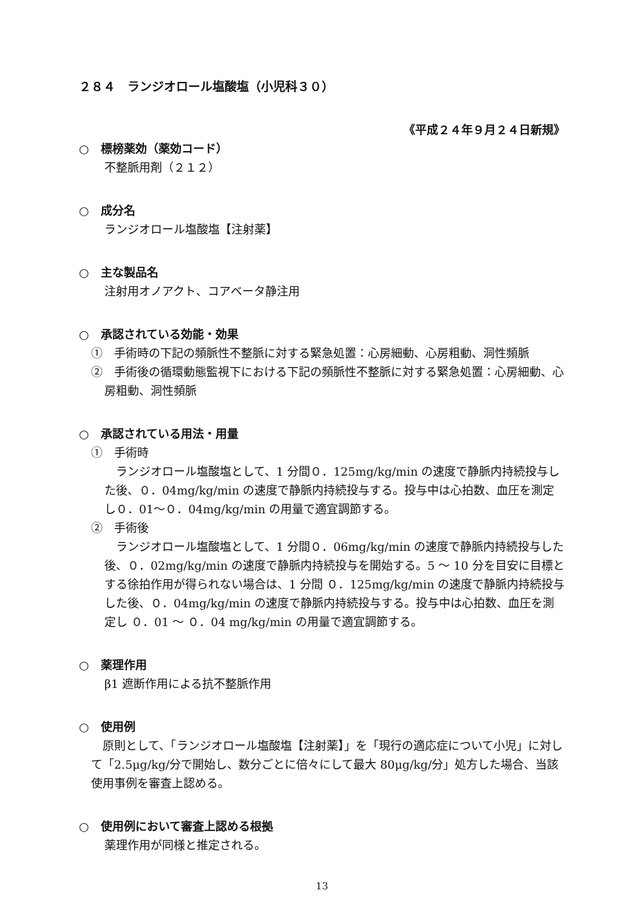２８４　ランジオロール塩酸塩（小児科３０）
《平成２４年９月２４日新規》
○　標榜薬効（薬効コード）
不整脈用剤（２１２）
○　成分名
ランジオロール塩酸塩【注射薬】
○　主な製品名
注射用オノアクト、コアベータ静注用
○　承認されている効能・効果
①　手術時の下記の頻脈性不整脈に対する緊急処置：心房細動、心房粗動、洞性頻脈
②　手術後の循環動態監視下における下記の頻脈性不整脈に対する緊急処置：心房細動、心房粗動、洞性頻脈
○　承認されている用法・用量
①　手術時
　ランジオロール塩酸塩として、1 分間０．125mg/kg/min の速度で静脈内持続投与した後、０．04mg/kg/min の速度で静脈内持続投与する。投与中は心拍数、血圧を測定し０．01～０．04mg/kg/min の用量で適宜調節する。
②　手術後
　ランジオロール塩酸塩として、1 分間０．06mg/kg/min の速度で静脈内持続投与した後、０．02mg/kg/min の速度で静脈内持続投与を開始する。5 ～ 10 分を目安に目標とする徐拍作用が得られない場合は、1 分間 ０．125mg/kg/min の速度で静脈内持続投与した後、０．04mg/kg/min の速度で静脈内持続投与する。投与中は心拍数、血圧を測定し ０．01 ～ ０．04 mg/kg/min の用量で適宜調節する。
○　薬理作用
β1 遮断作用による抗不整脈作用
○　使用例
　原則として、「ランジオロール塩酸塩【注射薬】」を「現行の適応症について小児」に対して「2.5μg/kg/分で開始し、数分ごとに倍々にして最大 80μg/kg/分」処方した場合、当該使用事例を審査上認める。
○　使用例において審査上認める根拠
薬理作用が同様と推定される。
13